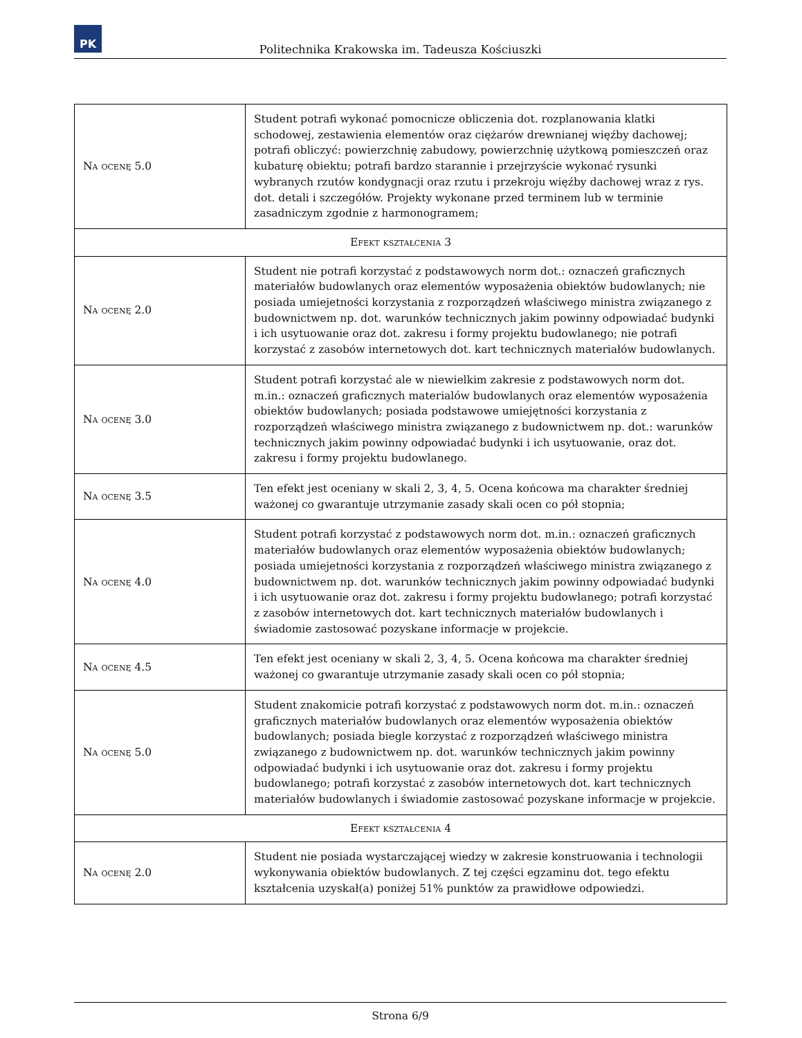PK
Politechnika Krakowska im. Tadeusza Kościuszki
| Na ocenę 5.0 | Student potrafi wykonać pomocnicze obliczenia dot. rozplanowania klatki schodowej, zestawienia elementów oraz ciężarów drewnianej więźby dachowej; potrafi obliczyć: powierzchnię zabudowy, powierzchnię użytkową pomieszczeń oraz kubaturę obiektu; potrafi bardzo starannie i przejrzyście wykonać rysunki wybranych rzutów kondygnacji oraz rzutu i przekroju więźby dachowej wraz z rys. dot. detali i szczegółów. Projekty wykonane przed terminem lub w terminie zasadniczym zgodnie z harmonogramem; |
| Efekt kształcenia 3 | |
| Na ocenę 2.0 | Student nie potrafi korzystać z podstawowych norm dot.: oznaczeń graficznych materiałów budowlanych oraz elementów wyposażenia obiektów budowlanych; nie posiada umiejetności korzystania z rozporządzeń właściwego ministra związanego z budownictwem np. dot. warunków technicznych jakim powinny odpowiadać budynki i ich usytuowanie oraz dot. zakresu i formy projektu budowlanego; nie potrafi korzystać z zasobów internetowych dot. kart technicznych materiałów budowlanych. |
| Na ocenę 3.0 | Student potrafi korzystać ale w niewielkim zakresie z podstawowych norm dot. m.in.: oznaczeń graficznych materialów budowlanych oraz elementów wyposażenia obiektów budowlanych; posiada podstawowe umiejętności korzystania z rozporządzeń właściwego ministra związanego z budownictwem np. dot.: warunków technicznych jakim powinny odpowiadać budynki i ich usytuowanie, oraz dot. zakresu i formy projektu budowlanego. |
| Na ocenę 3.5 | Ten efekt jest oceniany w skali 2, 3, 4, 5. Ocena końcowa ma charakter średniej ważonej co gwarantuje utrzymanie zasady skali ocen co pół stopnia; |
| Na ocenę 4.0 | Student potrafi korzystać z podstawowych norm dot. m.in.: oznaczeń graficznych materiałów budowlanych oraz elementów wyposażenia obiektów budowlanych; posiada umiejetności korzystania z rozporządzeń właściwego ministra związanego z budownictwem np. dot. warunków technicznych jakim powinny odpowiadać budynki i ich usytuowanie oraz dot. zakresu i formy projektu budowlanego; potrafi korzystać z zasobów internetowych dot. kart technicznych materiałów budowlanych i świadomie zastosować pozyskane informacje w projekcie. |
| Na ocenę 4.5 | Ten efekt jest oceniany w skali 2, 3, 4, 5. Ocena końcowa ma charakter średniej ważonej co gwarantuje utrzymanie zasady skali ocen co pół stopnia; |
| Na ocenę 5.0 | Student znakomicie potrafi korzystać z podstawowych norm dot. m.in.: oznaczeń graficznych materiałów budowlanych oraz elementów wyposażenia obiektów budowlanych; posiada biegle korzystać z rozporządzeń właściwego ministra związanego z budownictwem np. dot. warunków technicznych jakim powinny odpowiadać budynki i ich usytuowanie oraz dot. zakresu i formy projektu budowlanego; potrafi korzystać z zasobów internetowych dot. kart technicznych materiałów budowlanych i świadomie zastosować pozyskane informacje w projekcie. |
| Efekt kształcenia 4 | |
| Na ocenę 2.0 | Student nie posiada wystarczającej wiedzy w zakresie konstruowania i technologii wykonywania obiektów budowlanych. Z tej części egzaminu dot. tego efektu kształcenia uzyskał(a) poniżej 51% punktów za prawidłowe odpowiedzi. |
Strona 6/9